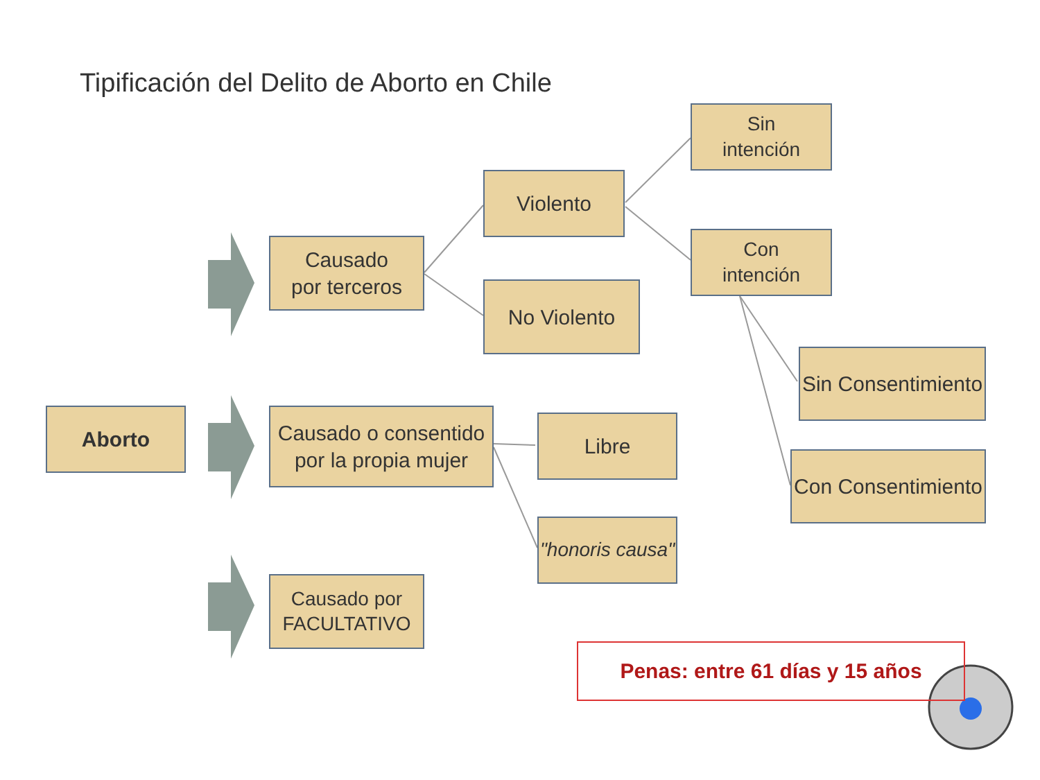Tipificación del Delito de Aborto en Chile
Aborto
Causado
por terceros
Causado o consentido por la propia mujer
Causado por FACULTATIVO
Violento
No Violento
Sin
intención
Con
intención
Sin Consentimiento
Con Consentimiento
Libre
"honoris causa"
Penas: entre 61 días y 15 años